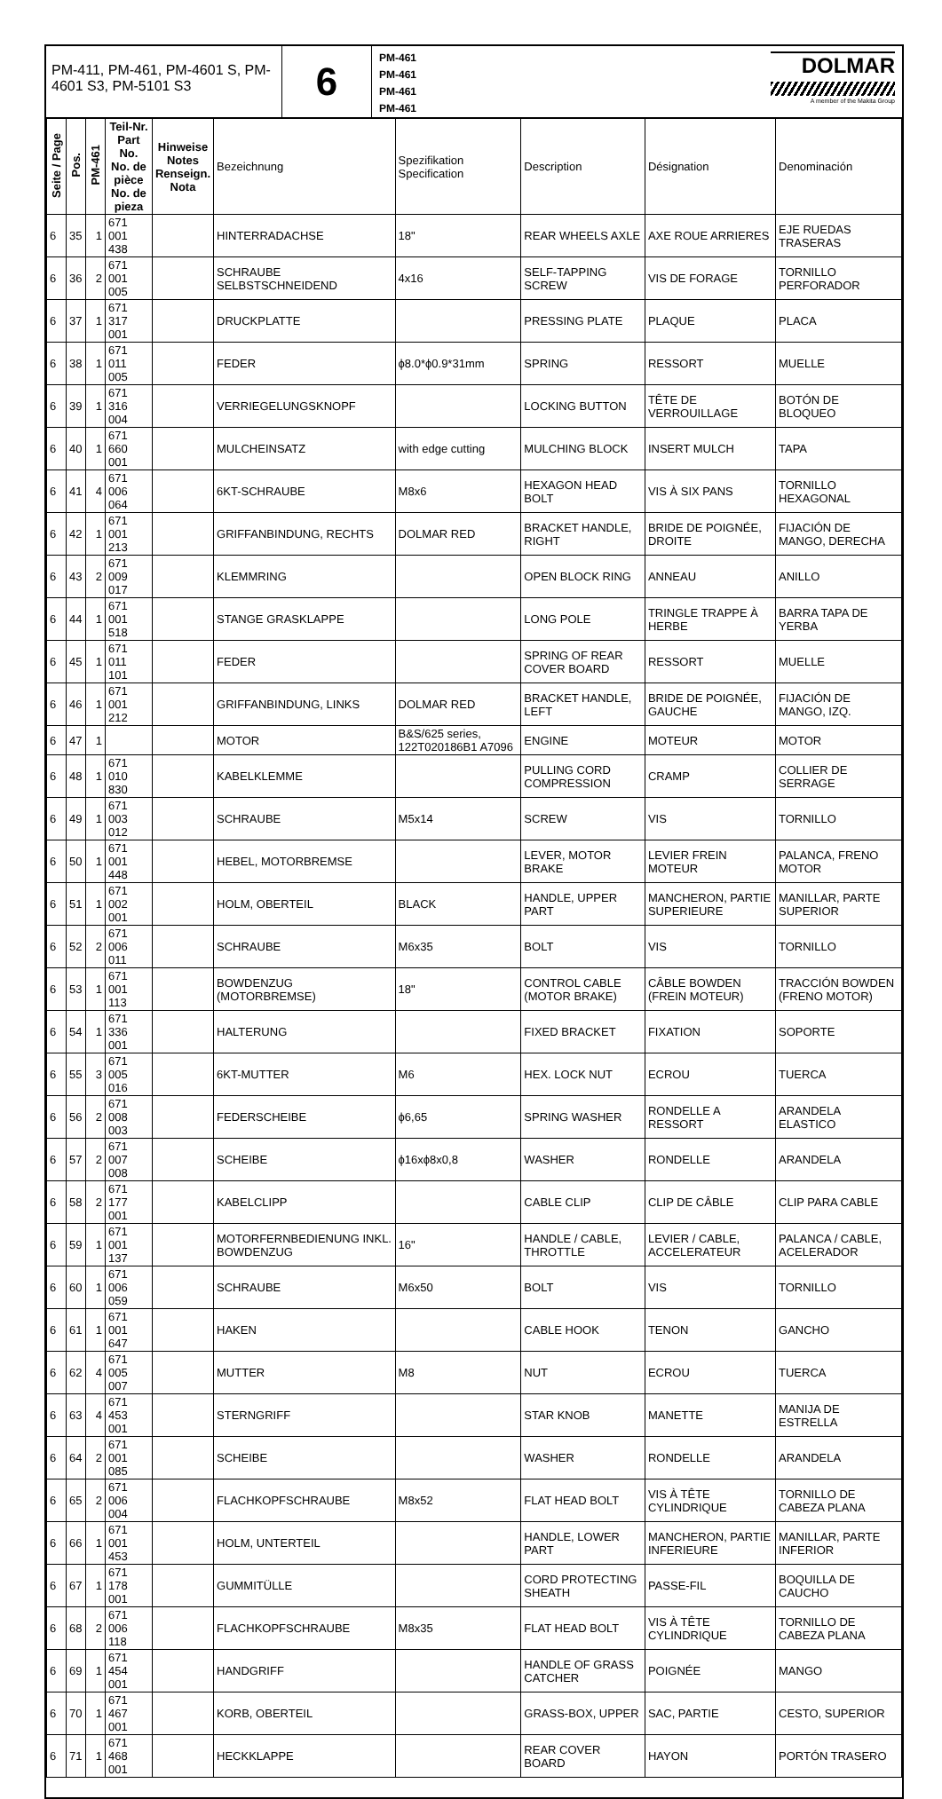PM-411, PM-461, PM-4601 S, PM-4601 S3, PM-5101 S3
6
PM-461
PM-461
PM-461
PM-461
DOLMAR
A member of the Makita Group
| Seite / Page | Pos. | PM-461 | Teil-Nr. Part No. No. de pièce No. de pieza | Hinweise Notes Renseign. Nota | Bezeichnung | Spezifikation Specification | Description | Désignation | Denominación |
| --- | --- | --- | --- | --- | --- | --- | --- | --- | --- |
| 6 | 35 | 1 | 671 001 438 | | HINTERRADACHSE | 18" | REAR WHEELS AXLE | AXE ROUE ARRIERES | EJE RUEDAS TRASERAS |
| 6 | 36 | 2 | 671 001 005 | | SCHRAUBE SELBSTSCHNEIDEND | 4x16 | SELF-TAPPING SCREW | VIS DE FORAGE | TORNILLO PERFORADOR |
| 6 | 37 | 1 | 671 317 001 | | DRUCKPLATTE | | PRESSING PLATE | PLAQUE | PLACA |
| 6 | 38 | 1 | 671 011 005 | | FEDER | ϕ8.0*ϕ0.9*31mm | SPRING | RESSORT | MUELLE |
| 6 | 39 | 1 | 671 316 004 | | VERRIEGELUNGSKNOPF | | LOCKING BUTTON | TÊTE DE VERROUILLAGE | BOTÓN DE BLOQUEO |
| 6 | 40 | 1 | 671 660 001 | | MULCHEINSATZ | with edge cutting | MULCHING BLOCK | INSERT MULCH | TAPA |
| 6 | 41 | 4 | 671 006 064 | | 6KT-SCHRAUBE | M8x6 | HEXAGON HEAD BOLT | VIS À SIX PANS | TORNILLO HEXAGONAL |
| 6 | 42 | 1 | 671 001 213 | | GRIFFANBINDUNG, RECHTS | DOLMAR RED | BRACKET HANDLE, RIGHT | BRIDE DE POIGNÉE, DROITE | FIJACIÓN DE MANGO, DERECHA |
| 6 | 43 | 2 | 671 009 017 | | KLEMMRING | | OPEN BLOCK RING | ANNEAU | ANILLO |
| 6 | 44 | 1 | 671 001 518 | | STANGE GRASKLAPPE | | LONG POLE | TRINGLE TRAPPE À HERBE | BARRA TAPA DE YERBA |
| 6 | 45 | 1 | 671 011 101 | | FEDER | | SPRING OF REAR COVER BOARD | RESSORT | MUELLE |
| 6 | 46 | 1 | 671 001 212 | | GRIFFANBINDUNG, LINKS | DOLMAR RED | BRACKET HANDLE, LEFT | BRIDE DE POIGNÉE, GAUCHE | FIJACIÓN DE MANGO, IZQ. |
| 6 | 47 | 1 | | | MOTOR | B&S/625 series, 122T020186B1 A7096 | ENGINE | MOTEUR | MOTOR |
| 6 | 48 | 1 | 671 010 830 | | KABELKLEMME | | PULLING CORD COMPRESSION | CRAMP | COLLIER DE SERRAGE |
| 6 | 49 | 1 | 671 003 012 | | SCHRAUBE | M5x14 | SCREW | VIS | TORNILLO |
| 6 | 50 | 1 | 671 001 448 | | HEBEL, MOTORBREMSE | | LEVER, MOTOR BRAKE | LEVIER FREIN MOTEUR | PALANCA, FRENO MOTOR |
| 6 | 51 | 1 | 671 002 001 | | HOLM, OBERTEIL | BLACK | HANDLE, UPPER PART | MANCHERON, PARTIE SUPERIEURE | MANILLAR, PARTE SUPERIOR |
| 6 | 52 | 2 | 671 006 011 | | SCHRAUBE | M6x35 | BOLT | VIS | TORNILLO |
| 6 | 53 | 1 | 671 001 113 | | BOWDENZUG (MOTORBREMSE) | 18" | CONTROL CABLE (MOTOR BRAKE) | CÂBLE BOWDEN (FREIN MOTEUR) | TRACCIÓN BOWDEN (FRENO MOTOR) |
| 6 | 54 | 1 | 671 336 001 | | HALTERUNG | | FIXED BRACKET | FIXATION | SOPORTE |
| 6 | 55 | 3 | 671 005 016 | | 6KT-MUTTER | M6 | HEX. LOCK NUT | ECROU | TUERCA |
| 6 | 56 | 2 | 671 008 003 | | FEDERSCHEIBE | ϕ6,65 | SPRING WASHER | RONDELLE A RESSORT | ARANDELA ELASTICO |
| 6 | 57 | 2 | 671 007 008 | | SCHEIBE | ϕ16xϕ8x0,8 | WASHER | RONDELLE | ARANDELA |
| 6 | 58 | 2 | 671 177 001 | | KABELCLIPP | | CABLE CLIP | CLIP DE CÂBLE | CLIP PARA CABLE |
| 6 | 59 | 1 | 671 001 137 | | MOTORFERNBEDIENUNG INKL. BOWDENZUG | 16" | HANDLE / CABLE, THROTTLE | LEVIER / CABLE, ACCELERATEUR | PALANCA / CABLE, ACELERADOR |
| 6 | 60 | 1 | 671 006 059 | | SCHRAUBE | M6x50 | BOLT | VIS | TORNILLO |
| 6 | 61 | 1 | 671 001 647 | | HAKEN | | CABLE HOOK | TENON | GANCHO |
| 6 | 62 | 4 | 671 005 007 | | MUTTER | M8 | NUT | ECROU | TUERCA |
| 6 | 63 | 4 | 671 453 001 | | STERNGRIFF | | STAR KNOB | MANETTE | MANIJA DE ESTRELLA |
| 6 | 64 | 2 | 671 001 085 | | SCHEIBE | | WASHER | RONDELLE | ARANDELA |
| 6 | 65 | 2 | 671 006 004 | | FLACHKOPFSCHRAUBE | M8x52 | FLAT HEAD BOLT | VIS À TÊTE CYLINDRIQUE | TORNILLO DE CABEZA PLANA |
| 6 | 66 | 1 | 671 001 453 | | HOLM, UNTERTEIL | | HANDLE, LOWER PART | MANCHERON, PARTIE INFERIEURE | MANILLAR, PARTE INFERIOR |
| 6 | 67 | 1 | 671 178 001 | | GUMMITÜLLE | | CORD PROTECTING SHEATH | PASSE-FIL | BOQUILLA DE CAUCHO |
| 6 | 68 | 2 | 671 006 118 | | FLACHKOPFSCHRAUBE | M8x35 | FLAT HEAD BOLT | VIS À TÊTE CYLINDRIQUE | TORNILLO DE CABEZA PLANA |
| 6 | 69 | 1 | 671 454 001 | | HANDGRIFF | | HANDLE OF GRASS CATCHER | POIGNÉE | MANGO |
| 6 | 70 | 1 | 671 467 001 | | KORB, OBERTEIL | | GRASS-BOX, UPPER | SAC, PARTIE | CESTO, SUPERIOR |
| 6 | 71 | 1 | 671 468 001 | | HECKKLAPPE | | REAR COVER BOARD | HAYON | PORTÓN TRASERO |